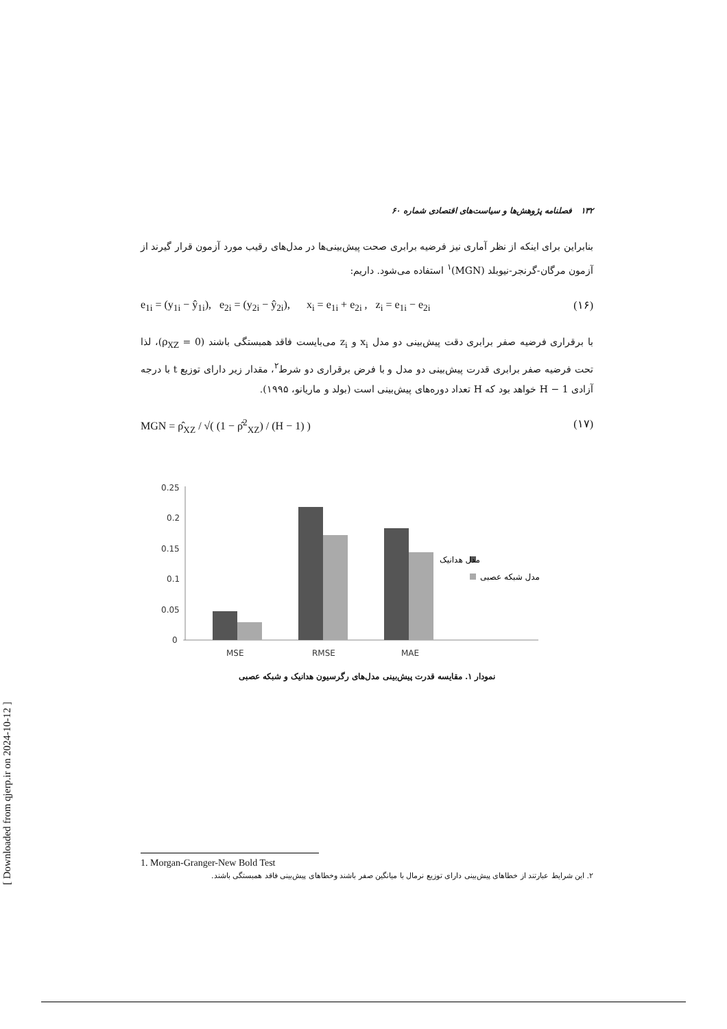[ Downloaded from qjerp.ir on 2024-10-12 ]
۱۳۲ فصلنامه پژوهش‌ها و سیاست‌های اقتصادی شماره ۶۰
بنابراین برای اینکه از نظر آماری نیز فرضیه برابری صحت پیش‌بینی‌ها در مدل‌های رقیب مورد آزمون قرار گیرند از آزمون مرگان-گرنجر-نیوبلد (MGN)<sup>۱</sup> استفاده می‌شود. داریم:
e<sub>1i</sub> = (y<sub>1i</sub> − ŷ<sub>1i</sub>), e<sub>2i</sub> = (y<sub>2i</sub> − ŷ<sub>2i</sub>), x<sub>i</sub> = e<sub>1i</sub> + e<sub>2i</sub> , z<sub>i</sub> = e<sub>1i</sub> − e<sub>2i</sub> (۱۶)
با برقراری فرضیه صفر برابری دقت پیش‌بینی دو مدل x<sub>i</sub> و z<sub>i</sub> می‌بایست فاقد همبستگی باشند (ρ<sub>XZ</sub> = 0)، لذا تحت فرضیه صفر برابری قدرت پیش‌بینی دو مدل و با فرض برقراری دو شرط<sup>۲</sup>، مقدار زیر دارای توزیع t با درجه آزادی H − 1 خواهد بود که H تعداد دوره‌های پیش‌بینی است (بولد و ماریانو، ۱۹۹۵).
MGN = ρ̂<sub>XZ</sub> / √( (1 − ρ̂<sup>2</sup><sub>XZ</sub>) / (H − 1) ) (۱۷)
0.25
0.2
0.15
0.1
0.05
0
MSE
RMSE
MAE
مدل هدانیک
مدل شبکه عصبی
نمودار ۱. مقایسه قدرت پیش‌بینی مدل‌های رگرسیون هدانیک و شبکه عصبی
1. Morgan-Granger-New Bold Test
۲. این شرایط عبارتند از خطاهای پیش‌بینی دارای توزیع نرمال با میانگین صفر باشند وخطاهای پیش‌بینی فاقد همبستگی باشند.